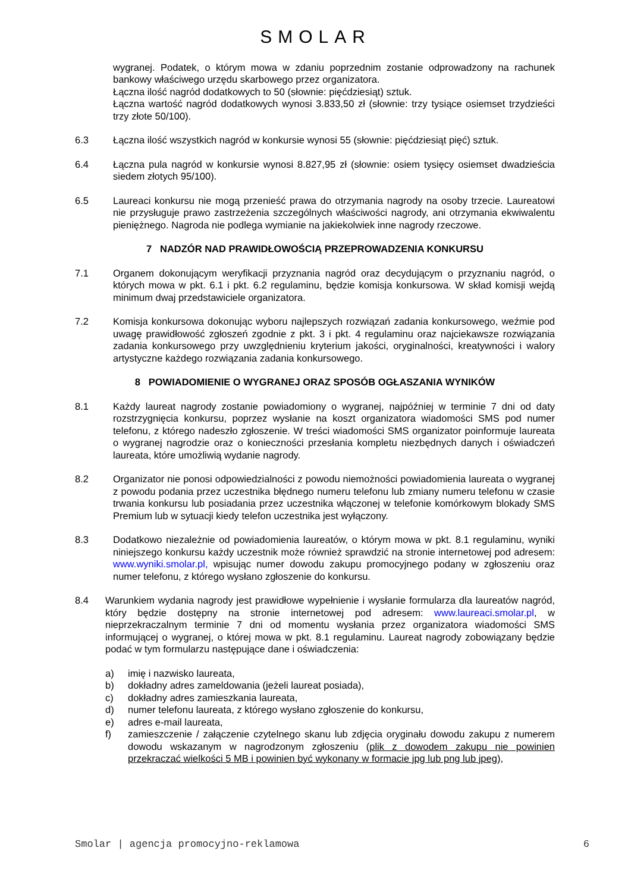SMOLAR
wygranej. Podatek, o którym mowa w zdaniu poprzednim zostanie odprowadzony na rachunek bankowy właściwego urzędu skarbowego przez organizatora.
Łączna ilość nagród dodatkowych to 50 (słownie: pięćdziesiąt) sztuk.
Łączna wartość nagród dodatkowych wynosi 3.833,50 zł (słownie: trzy tysiące osiemset trzydzieści trzy złote 50/100).
6.3 Łączna ilość wszystkich nagród w konkursie wynosi 55 (słownie: pięćdziesiąt pięć) sztuk.
6.4 Łączna pula nagród w konkursie wynosi 8.827,95 zł (słownie: osiem tysięcy osiemset dwadzieścia siedem złotych 95/100).
6.5 Laureaci konkursu nie mogą przenieść prawa do otrzymania nagrody na osoby trzecie. Laureatowi nie przysługuje prawo zastrzeżenia szczególnych właściwości nagrody, ani otrzymania ekwiwalentu pieniężnego. Nagroda nie podlega wymianie na jakiekolwiek inne nagrody rzeczowe.
7 NADZÓR NAD PRAWIDŁOWOŚCIĄ PRZEPROWADZENIA KONKURSU
7.1 Organem dokonującym weryfikacji przyznania nagród oraz decydującym o przyznaniu nagród, o których mowa w pkt. 6.1 i pkt. 6.2 regulaminu, będzie komisja konkursowa. W skład komisji wejdą minimum dwaj przedstawiciele organizatora.
7.2 Komisja konkursowa dokonując wyboru najlepszych rozwiązań zadania konkursowego, weźmie pod uwagę prawidłowość zgłoszeń zgodnie z pkt. 3 i pkt. 4 regulaminu oraz najciekawsze rozwiązania zadania konkursowego przy uwzględnieniu kryterium jakości, oryginalności, kreatywności i walory artystyczne każdego rozwiązania zadania konkursowego.
8 POWIADOMIENIE O WYGRANEJ ORAZ SPOSÓB OGŁASZANIA WYNIKÓW
8.1 Każdy laureat nagrody zostanie powiadomiony o wygranej, najpóźniej w terminie 7 dni od daty rozstrzygnięcia konkursu, poprzez wysłanie na koszt organizatora wiadomości SMS pod numer telefonu, z którego nadeszło zgłoszenie. W treści wiadomości SMS organizator poinformuje laureata o wygranej nagrodzie oraz o konieczności przesłania kompletu niezbędnych danych i oświadczeń laureata, które umożliwią wydanie nagrody.
8.2 Organizator nie ponosi odpowiedzialności z powodu niemożności powiadomienia laureata o wygranej z powodu podania przez uczestnika błędnego numeru telefonu lub zmiany numeru telefonu w czasie trwania konkursu lub posiadania przez uczestnika włączonej w telefonie komórkowym blokady SMS Premium lub w sytuacji kiedy telefon uczestnika jest wyłączony.
8.3 Dodatkowo niezależnie od powiadomienia laureatów, o którym mowa w pkt. 8.1 regulaminu, wyniki niniejszego konkursu każdy uczestnik może również sprawdzić na stronie internetowej pod adresem: www.wyniki.smolar.pl, wpisując numer dowodu zakupu promocyjnego podany w zgłoszeniu oraz numer telefonu, z którego wysłano zgłoszenie do konkursu.
8.4 Warunkiem wydania nagrody jest prawidłowe wypełnienie i wysłanie formularza dla laureatów nagród, który będzie dostępny na stronie internetowej pod adresem: www.laureaci.smolar.pl, w nieprzekraczalnym terminie 7 dni od momentu wysłania przez organizatora wiadomości SMS informującej o wygranej, o której mowa w pkt. 8.1 regulaminu. Laureat nagrody zobowiązany będzie podać w tym formularzu następujące dane i oświadczenia:
a) imię i nazwisko laureata,
b) dokładny adres zameldowania (jeżeli laureat posiada),
c) dokładny adres zamieszkania laureata,
d) numer telefonu laureata, z którego wysłano zgłoszenie do konkursu,
e) adres e-mail laureata,
f) zamieszczenie / załączenie czytelnego skanu lub zdjęcia oryginału dowodu zakupu z numerem dowodu wskazanym w nagrodzonym zgłoszeniu (plik z dowodem zakupu nie powinien przekraczać wielkości 5 MB i powinien być wykonany w formacie jpg lub png lub jpeg),
Smolar | agencja promocyjno-reklamowa 6